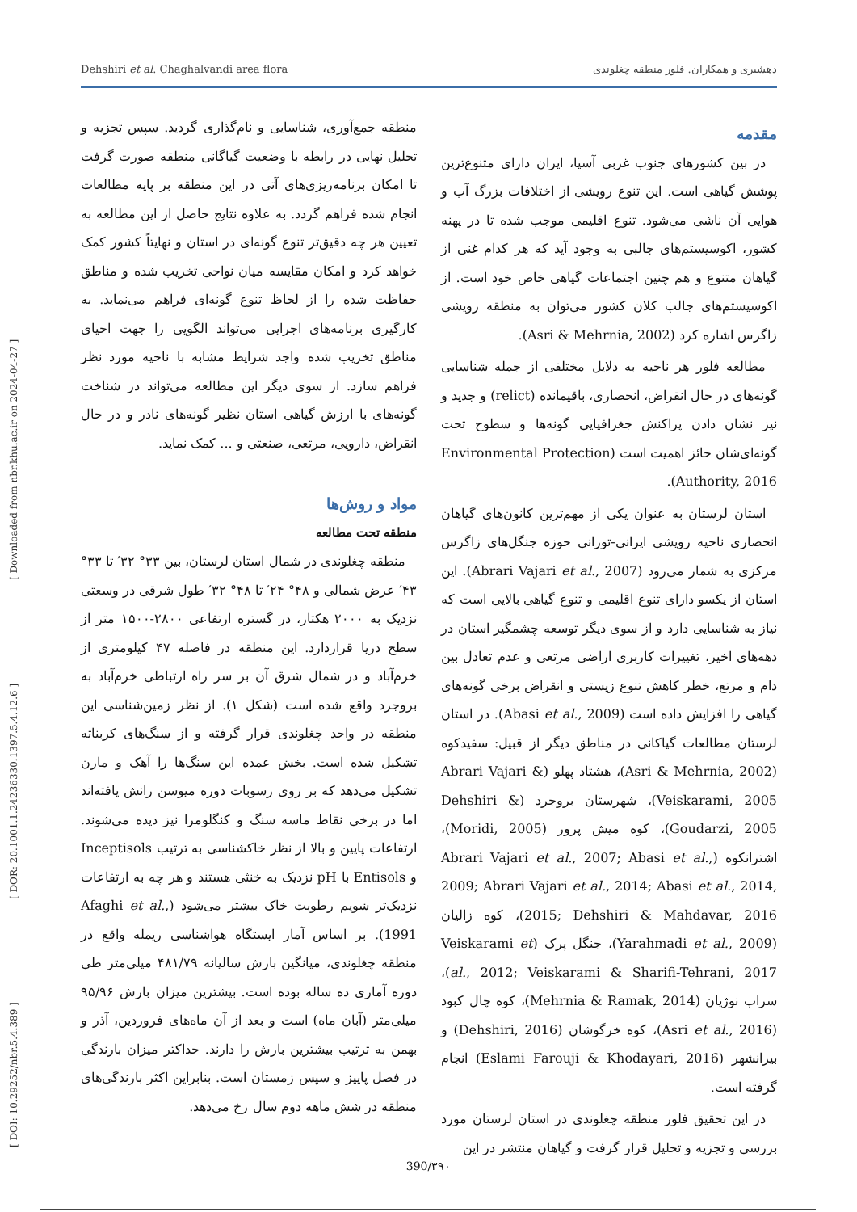Dehshiri et al. Chaghalvandi area flora دهشیری و همکاران. فلور منطقه چغلوندی
[ DOI: 10.29252/nbr.5.4.389 ] [ DOR: 20.1001.1.24236330.1397.5.4.12.6 ] [ Downloaded from nbr.khu.ac.ir on 2024-04-27 ]
مقدمه
در بین کشورهای جنوب غربی آسیا، ایران دارای متنوع‌ترین پوشش گیاهی است. این تنوع رویشی از اختلافات بزرگ آب و هوایی آن ناشی می‌شود. تنوع اقلیمی موجب شده تا در پهنه کشور، اکوسیستم‌های جالبی به وجود آید که هر کدام غنی از گیاهان متنوع و هم چنین اجتماعات گیاهی خاص خود است. از اکوسیستم‌های جالب کلان کشور می‌توان به منطقه رویشی زاگرس اشاره کرد (Asri & Mehrnia, 2002).
مطالعه فلور هر ناحیه به دلایل مختلفی از جمله شناسایی گونه‌های در حال انقراض، انحصاری، باقیمانده (relict) و جدید و نیز نشان دادن پراکنش جغرافیایی گونه‌ها و سطوح تحت گونه‌ای‌شان حائز اهمیت است (Environmental Protection Authority, 2016).
استان لرستان به عنوان یکی از مهم‌ترین کانون‌های گیاهان انحصاری ناحیه رویشی ایرانی-تورانی حوزه جنگل‌های زاگرس مرکزی به شمار می‌رود (Abrari Vajari et al., 2007). این استان از یکسو دارای تنوع اقلیمی و تنوع گیاهی بالایی است که نیاز به شناسایی دارد و از سوی دیگر توسعه چشمگیر استان در دهه‌های اخیر، تغییرات کاربری اراضی مرتعی و عدم تعادل بین دام و مرتع، خطر کاهش تنوع زیستی و انقراض برخی گونه‌های گیاهی را افزایش داده است (Abasi et al., 2009). در استان لرستان مطالعات گیاکانی در مناطق دیگر از قبیل: سفیدکوه (Asri & Mehrnia, 2002)، هشتاد پهلو (Abrari Vajari & Veiskarami, 2005)، شهرستان بروجرد (Dehshiri & Goudarzi, 2005)، کوه میش پرور (Moridi, 2005)، اشترانکوه (Abrari Vajari et al., 2007; Abasi et al., 2009; Abrari Vajari et al., 2014; Abasi et al., 2014, 2015; Dehshiri & Mahdavar, 2016)، کوه زالیان (Yarahmadi et al., 2009)، جنگل پرک (Veiskarami et al., 2012; Veiskarami & Sharifi-Tehrani, 2017)، سراب نوژیان (Mehrnia & Ramak, 2014)، کوه چال کبود (Asri et al., 2016)، کوه خرگوشان (Dehshiri, 2016) و بیرانشهر (Eslami Farouji & Khodayari, 2016) انجام گرفته است.
در این تحقیق فلور منطقه چغلوندی در استان لرستان مورد بررسی و تجزیه و تحلیل قرار گرفت و گیاهان منتشر در این
منطقه جمع‌آوری، شناسایی و نام‌گذاری گردید. سپس تجزیه و تحلیل نهایی در رابطه با وضعیت گیاگانی منطقه صورت گرفت تا امکان برنامه‌ریزی‌های آتی در این منطقه بر پایه مطالعات انجام شده فراهم گردد. به علاوه نتایج حاصل از این مطالعه به تعیین هر چه دقیق‌تر تنوع گونه‌ای در استان و نهایتاً کشور کمک خواهد کرد و امکان مقایسه میان نواحی تخریب شده و مناطق حفاظت شده را از لحاظ تنوع گونه‌ای فراهم می‌نماید. به کارگیری برنامه‌های اجرایی می‌تواند الگویی را جهت احیای مناطق تخریب شده واجد شرایط مشابه با ناحیه مورد نظر فراهم سازد. از سوی دیگر این مطالعه می‌تواند در شناخت گونه‌های با ارزش گیاهی استان نظیر گونه‌های نادر و در حال انقراض، دارویی، مرتعی، صنعتی و ... کمک نماید.
مواد و روش‌ها
منطقه تحت مطالعه
منطقه چغلوندی در شمال استان لرستان، بین ۳۳° ۳۲′ تا ۳۳° ۴۳′ عرض شمالی و ۴۸° ۲۴′ تا ۴۸° ۳۲′ طول شرقی در وسعتی نزدیک به ۲۰۰۰ هکتار، در گستره ارتفاعی ۲۸۰۰-۱۵۰۰ متر از سطح دریا قراردارد. این منطقه در فاصله ۴۷ کیلومتری از خرم‌آباد و در شمال شرق آن بر سر راه ارتباطی خرم‌آباد به بروجرد واقع شده است (شکل ۱). از نظر زمین‌شناسی این منطقه در واحد چغلوندی قرار گرفته و از سنگ‌های کربناته تشکیل شده است. بخش عمده این سنگ‌ها را آهک و مارن تشکیل می‌دهد که بر روی رسوبات دوره میوسن رانش یافته‌اند اما در برخی نقاط ماسه سنگ و کنگلومرا نیز دیده می‌شوند. ارتفاعات پایین و بالا از نظر خاکشناسی به ترتیب Inceptisols و Entisols با pH نزدیک به خنثی هستند و هر چه به ارتفاعات نزدیک‌تر شویم رطوبت خاک بیشتر می‌شود (Afaghi et al., 1991). بر اساس آمار ایستگاه هواشناسی ریمله واقع در منطقه چغلوندی، میانگین بارش سالیانه ۴۸۱/۷۹ میلی‌متر طی دوره آماری ده ساله بوده است. بیشترین میزان بارش ۹۵/۹۶ میلی‌متر (آبان ماه) است و بعد از آن ماه‌های فروردین، آذر و بهمن به ترتیب بیشترین بارش را دارند. حداکثر میزان بارندگی در فصل پاییز و سپس زمستان است. بنابراین اکثر بارندگی‌های منطقه در شش ماهه دوم سال رخ می‌دهد.
390/۳۹۰